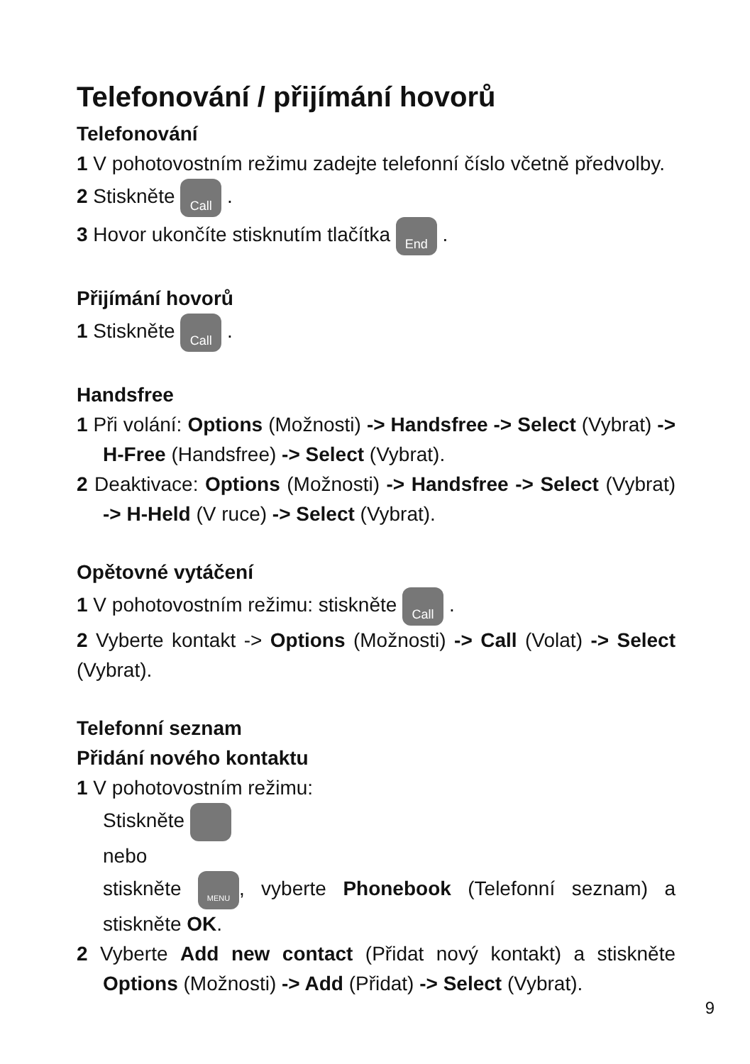Telefonování / přijímání hovorů
Telefonování
1 V pohotovostním režimu zadejte telefonní číslo včetně předvolby.
2 Stiskněte Call .
3 Hovor ukončíte stisknutím tlačítka End .
Přijímání hovorů
1 Stiskněte Call .
Handsfree
1 Při volání: Options (Možnosti) -> Handsfree -> Select (Vybrat) -> H-Free (Handsfree) -> Select (Vybrat).
2 Deaktivace: Options (Možnosti) -> Handsfree -> Select (Vybrat) -> H-Held (V ruce) -> Select (Vybrat).
Opětovné vytáčení
1 V pohotovostním režimu: stiskněte Call .
2 Vyberte kontakt -> Options (Možnosti) -> Call (Volat) -> Select (Vybrat).
Telefonní seznam
Přidání nového kontaktu
1 V pohotovostním režimu:
Stiskněte
nebo
stiskněte MENU, vyberte Phonebook (Telefonní seznam) a stiskněte OK.
2 Vyberte Add new contact (Přidat nový kontakt) a stiskněte Options (Možnosti) -> Add (Přidat) -> Select (Vybrat).
9